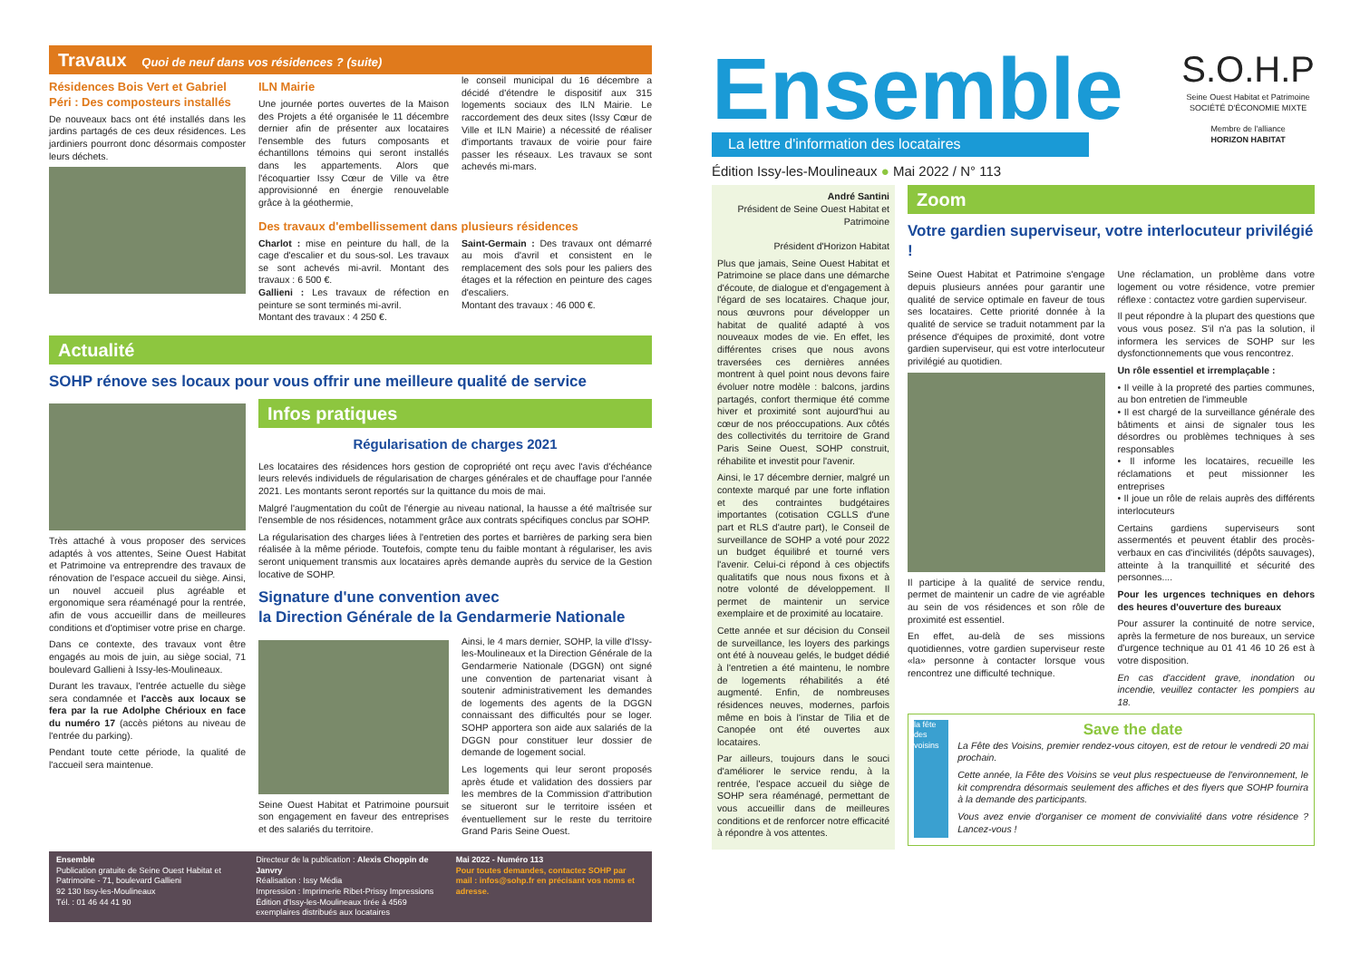Travaux Quoi de neuf dans vos résidences ? (suite)
Résidences Bois Vert et Gabriel Péri : Des composteurs installés
De nouveaux bacs ont été installés dans les jardins partagés de ces deux résidences. Les jardiniers pourront donc désormais composter leurs déchets.
ILN Mairie
Une journée portes ouvertes de la Maison des Projets a été organisée le 11 décembre dernier afin de présenter aux locataires l'ensemble des futurs composants et échantillons témoins qui seront installés dans les appartements. Alors que l'écoquartier Issy Cœur de Ville va être approvisionné en énergie renouvelable grâce à la géothermie,
le conseil municipal du 16 décembre a décidé d'étendre le dispositif aux 315 logements sociaux des ILN Mairie. Le raccordement des deux sites (Issy Cœur de Ville et ILN Mairie) a nécessité de réaliser d'importants travaux de voirie pour faire passer les réseaux. Les travaux se sont achevés mi-mars.
Des travaux d'embellissement dans plusieurs résidences
Charlot : mise en peinture du hall, de la cage d'escalier et du sous-sol. Les travaux se sont achevés mi-avril. Montant des travaux : 6 500 €.
Gallieni : Les travaux de réfection en peinture se sont terminés mi-avril.
Montant des travaux : 4 250 €.
Saint-Germain : Des travaux ont démarré au mois d'avril et consistent en le remplacement des sols pour les paliers des étages et la réfection en peinture des cages d'escaliers.
Montant des travaux : 46 000 €.
Actualité
SOHP rénove ses locaux pour vous offrir une meilleure qualité de service
Très attaché à vous proposer des services adaptés à vos attentes, Seine Ouest Habitat et Patrimoine va entreprendre des travaux de rénovation de l'espace accueil du siège. Ainsi, un nouvel accueil plus agréable et ergonomique sera réaménagé pour la rentrée, afin de vous accueillir dans de meilleures conditions et d'optimiser votre prise en charge.
Dans ce contexte, des travaux vont être engagés au mois de juin, au siège social, 71 boulevard Gallieni à Issy-les-Moulineaux.
Durant les travaux, l'entrée actuelle du siège sera condamnée et l'accès aux locaux se fera par la rue Adolphe Chérioux en face du numéro 17 (accès piétons au niveau de l'entrée du parking).
Pendant toute cette période, la qualité de l'accueil sera maintenue.
Infos pratiques
Régularisation de charges 2021
Les locataires des résidences hors gestion de copropriété ont reçu avec l'avis d'échéance leurs relevés individuels de régularisation de charges générales et de chauffage pour l'année 2021. Les montants seront reportés sur la quittance du mois de mai.
Malgré l'augmentation du coût de l'énergie au niveau national, la hausse a été maîtrisée sur l'ensemble de nos résidences, notamment grâce aux contrats spécifiques conclus par SOHP.
La régularisation des charges liées à l'entretien des portes et barrières de parking sera bien réalisée à la même période. Toutefois, compte tenu du faible montant à régulariser, les avis seront uniquement transmis aux locataires après demande auprès du service de la Gestion locative de SOHP.
Signature d'une convention avec
la Direction Générale de la Gendarmerie Nationale
Seine Ouest Habitat et Patrimoine poursuit son engagement en faveur des entreprises et des salariés du territoire.
Ainsi, le 4 mars dernier, SOHP, la ville d'Issy-les-Moulineaux et la Direction Générale de la Gendarmerie Nationale (DGGN) ont signé une convention de partenariat visant à soutenir administrativement les demandes de logements des agents de la DGGN connaissant des difficultés pour se loger. SOHP apportera son aide aux salariés de la DGGN pour constituer leur dossier de demande de logement social.
Les logements qui leur seront proposés après étude et validation des dossiers par les membres de la Commission d'attribution se situeront sur le territoire isséen et éventuellement sur le reste du territoire Grand Paris Seine Ouest.
Ensemble
Publication gratuite de Seine Ouest Habitat et Patrimoine - 71, boulevard Gallieni
92 130 Issy-les-Moulineaux
Tél. : 01 46 44 41 90
Directeur de la publication : Alexis Choppin de Janvry
Réalisation : Issy Média
Impression : Imprimerie Ribet-Prissy Impressions
Édition d'Issy-les-Moulineaux tirée à 4569 exemplaires distribués aux locataires
Mai 2022 - Numéro 113
Pour toutes demandes, contactez SOHP par mail : infos@sohp.fr en précisant vos noms et adresse.
Ensemble
La lettre d'information des locataires
Édition Issy-les-Moulineaux ● Mai 2022 / N° 113
S.O.H.P
Seine Ouest Habitat et Patrimoine
SOCIÉTÉ D'ÉCONOMIE MIXTE
Membre de l'alliance
HORIZON HABITAT
André Santini
Président de Seine Ouest Habitat et Patrimoine
Président d'Horizon Habitat
Plus que jamais, Seine Ouest Habitat et Patrimoine se place dans une démarche d'écoute, de dialogue et d'engagement à l'égard de ses locataires. Chaque jour, nous œuvrons pour développer un habitat de qualité adapté à vos nouveaux modes de vie. En effet, les différentes crises que nous avons traversées ces dernières années montrent à quel point nous devons faire évoluer notre modèle : balcons, jardins partagés, confort thermique été comme hiver et proximité sont aujourd'hui au cœur de nos préoccupations. Aux côtés des collectivités du territoire de Grand Paris Seine Ouest, SOHP construit, réhabilite et investit pour l'avenir.
Ainsi, le 17 décembre dernier, malgré un contexte marqué par une forte inflation et des contraintes budgétaires importantes (cotisation CGLLS d'une part et RLS d'autre part), le Conseil de surveillance de SOHP a voté pour 2022 un budget équilibré et tourné vers l'avenir. Celui-ci répond à ces objectifs qualitatifs que nous nous fixons et à notre volonté de développement. Il permet de maintenir un service exemplaire et de proximité au locataire.
Cette année et sur décision du Conseil de surveillance, les loyers des parkings ont été à nouveau gelés, le budget dédié à l'entretien a été maintenu, le nombre de logements réhabilités a été augmenté. Enfin, de nombreuses résidences neuves, modernes, parfois même en bois à l'instar de Tilia et de Canopée ont été ouvertes aux locataires.
Par ailleurs, toujours dans le souci d'améliorer le service rendu, à la rentrée, l'espace accueil du siège de SOHP sera réaménagé, permettant de vous accueillir dans de meilleures conditions et de renforcer notre efficacité à répondre à vos attentes.
Zoom
Votre gardien superviseur, votre interlocuteur privilégié !
Seine Ouest Habitat et Patrimoine s'engage depuis plusieurs années pour garantir une qualité de service optimale en faveur de tous ses locataires. Cette priorité donnée à la qualité de service se traduit notamment par la présence d'équipes de proximité, dont votre gardien superviseur, qui est votre interlocuteur privilégié au quotidien.
Il participe à la qualité de service rendu, permet de maintenir un cadre de vie agréable au sein de vos résidences et son rôle de proximité est essentiel.
En effet, au-delà de ses missions quotidiennes, votre gardien superviseur reste «la» personne à contacter lorsque vous rencontrez une difficulté technique.
Une réclamation, un problème dans votre logement ou votre résidence, votre premier réflexe : contactez votre gardien superviseur.
Il peut répondre à la plupart des questions que vous vous posez. S'il n'a pas la solution, il informera les services de SOHP sur les dysfonctionnements que vous rencontrez.
Un rôle essentiel et irremplaçable :
• Il veille à la propreté des parties communes, au bon entretien de l'immeuble
• Il est chargé de la surveillance générale des bâtiments et ainsi de signaler tous les désordres ou problèmes techniques à ses responsables
• Il informe les locataires, recueille les réclamations et peut missionner les entreprises
• Il joue un rôle de relais auprès des différents interlocuteurs
Certains gardiens superviseurs sont assermentés et peuvent établir des procès-verbaux en cas d'incivilités (dépôts sauvages), atteinte à la tranquillité et sécurité des personnes....
Pour les urgences techniques en dehors des heures d'ouverture des bureaux
Pour assurer la continuité de notre service, après la fermeture de nos bureaux, un service d'urgence technique au 01 41 46 10 26 est à votre disposition.
En cas d'accident grave, inondation ou incendie, veuillez contacter les pompiers au 18.
la fête des voisins
Save the date
La Fête des Voisins, premier rendez-vous citoyen, est de retour le vendredi 20 mai prochain.
Cette année, la Fête des Voisins se veut plus respectueuse de l'environnement, le kit comprendra désormais seulement des affiches et des flyers que SOHP fournira à la demande des participants.
Vous avez envie d'organiser ce moment de convivialité dans votre résidence ? Lancez-vous !